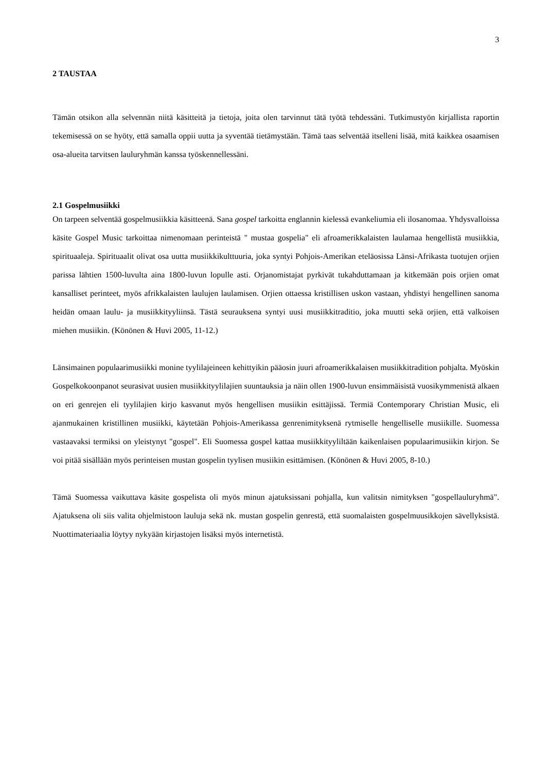3
2 TAUSTAA
Tämän otsikon alla selvennän niitä käsitteitä ja tietoja, joita olen tarvinnut tätä työtä tehdessäni. Tutkimustyön kirjallista raportin tekemisessä on se hyöty, että samalla oppii uutta ja syventää tietämystään. Tämä taas selventää itselleni lisää, mitä kaikkea osaamisen osa-alueita tarvitsen lauluryhmän kanssa työskennellessäni.
2.1 Gospelmusiikki
On tarpeen selventää gospelmusiikkia käsitteenä. Sana gospel tarkoitta englannin kielessä evankeliumia eli ilosanomaa. Yhdysvalloissa käsite Gospel Music tarkoittaa nimenomaan perinteistä " mustaa gospelia" eli afroamerikkalaisten laulamaa hengellistä musiikkia, spirituaaleja. Spirituaalit olivat osa uutta musiikkikulttuuria, joka syntyi Pohjois-Amerikan eteläosissa Länsi-Afrikasta tuotujen orjien parissa lähtien 1500-luvulta aina 1800-luvun lopulle asti. Orjanomistajat pyrkivät tukahduttamaan ja kitkemään pois orjien omat kansalliset perinteet, myös afrikkalaisten laulujen laulamisen. Orjien ottaessa kristillisen uskon vastaan, yhdistyi hengellinen sanoma heidän omaan laulu- ja musiikkityyliinsä. Tästä seurauksena syntyi uusi musiikkitraditio, joka muutti sekä orjien, että valkoisen miehen musiikin. (Könönen & Huvi 2005, 11-12.)
Länsimainen populaarimusiikki monine tyylilajeineen kehittyikin pääosin juuri afroamerikkalaisen musiikkitradition pohjalta. Myöskin Gospelkokoonpanot seurasivat uusien musiikkityylilajien suuntauksia ja näin ollen 1900-luvun ensimmäisistä vuosikymmenistä alkaen on eri genrejen eli tyylilajien kirjo kasvanut myös hengellisen musiikin esittäjissä. Termiä Contemporary Christian Music, eli ajanmukainen kristillinen musiikki, käytetään Pohjois-Amerikassa genrenimityksenä rytmiselle hengelliselle musiikille. Suomessa vastaavaksi termiksi on yleistynyt "gospel". Eli Suomessa gospel kattaa musiikkityyliltään kaikenlaisen populaarimusiikin kirjon. Se voi pitää sisällään myös perinteisen mustan gospelin tyylisen musiikin esittämisen. (Könönen & Huvi 2005, 8-10.)
Tämä Suomessa vaikuttava käsite gospelista oli myös minun ajatuksissani pohjalla, kun valitsin nimityksen "gospellauluryhmä". Ajatuksena oli siis valita ohjelmistoon lauluja sekä nk. mustan gospelin genrestä, että suomalaisten gospelmuusikkojen sävellyksistä. Nuottimateriaalia löytyy nykyään kirjastojen lisäksi myös internetistä.